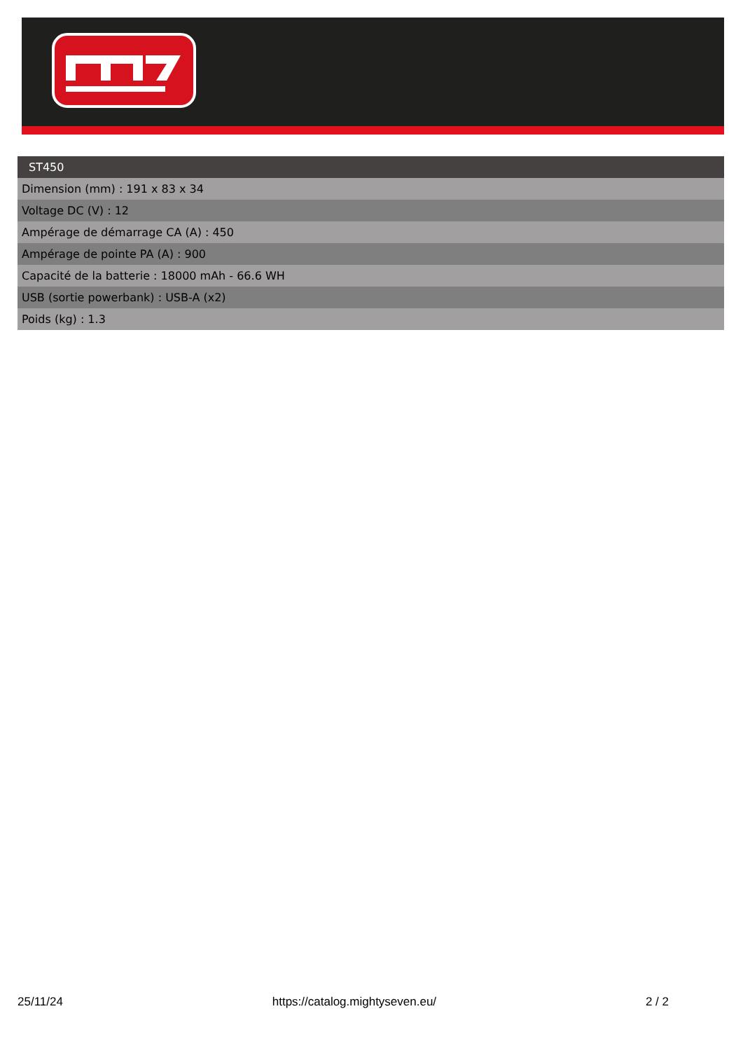| ST450 |
| --- |
| Dimension (mm) : 191 x 83 x 34 |
| Voltage DC (V) : 12 |
| Ampérage de démarrage CA (A) : 450 |
| Ampérage de pointe PA (A) : 900 |
| Capacité de la batterie : 18000 mAh - 66.6 WH |
| USB (sortie powerbank) : USB-A (x2) |
| Poids (kg) : 1.3 |
25/11/24 https://catalog.mightyseven.eu/ 2 / 2